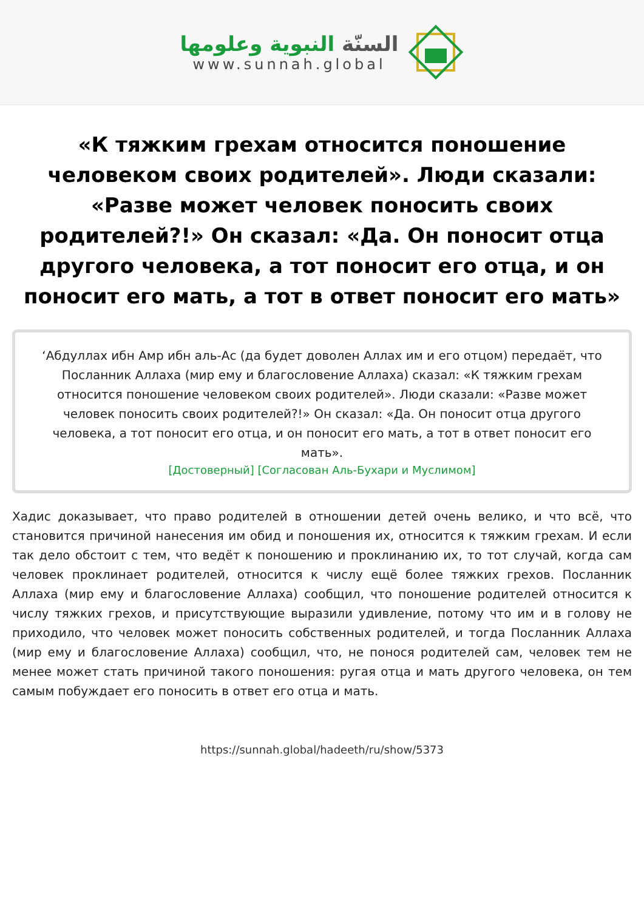السنّة النبوية وعلومها
www.sunnah.global
«К тяжким грехам относится поношение человеком своих родителей». Люди сказали: «Разве может человек поносить своих родителей?!» Он сказал: «Да. Он поносит отца другого человека, а тот поносит его отца, и он поносит его мать, а тот в ответ поносит его мать»
‘Абдуллах ибн Амр ибн аль-Ас (да будет доволен Аллах им и его отцом) передаёт, что Посланник Аллаха (мир ему и благословение Аллаха) сказал: «К тяжким грехам относится поношение человеком своих родителей». Люди сказали: «Разве может человек поносить своих родителей?!» Он сказал: «Да. Он поносит отца другого человека, а тот поносит его отца, и он поносит его мать, а тот в ответ поносит его мать».
[Достоверный] [Согласован Аль-Бухари и Муслимом]
Хадис доказывает, что право родителей в отношении детей очень велико, и что всё, что становится причиной нанесения им обид и поношения их, относится к тяжким грехам. И если так дело обстоит с тем, что ведёт к поношению и проклинанию их, то тот случай, когда сам человек проклинает родителей, относится к числу ещё более тяжких грехов. Посланник Аллаха (мир ему и благословение Аллаха) сообщил, что поношение родителей относится к числу тяжких грехов, и присутствующие выразили удивление, потому что им и в голову не приходило, что человек может поносить собственных родителей, и тогда Посланник Аллаха (мир ему и благословение Аллаха) сообщил, что, не понося родителей сам, человек тем не менее может стать причиной такого поношения: ругая отца и мать другого человека, он тем самым побуждает его поносить в ответ его отца и мать.
https://sunnah.global/hadeeth/ru/show/5373